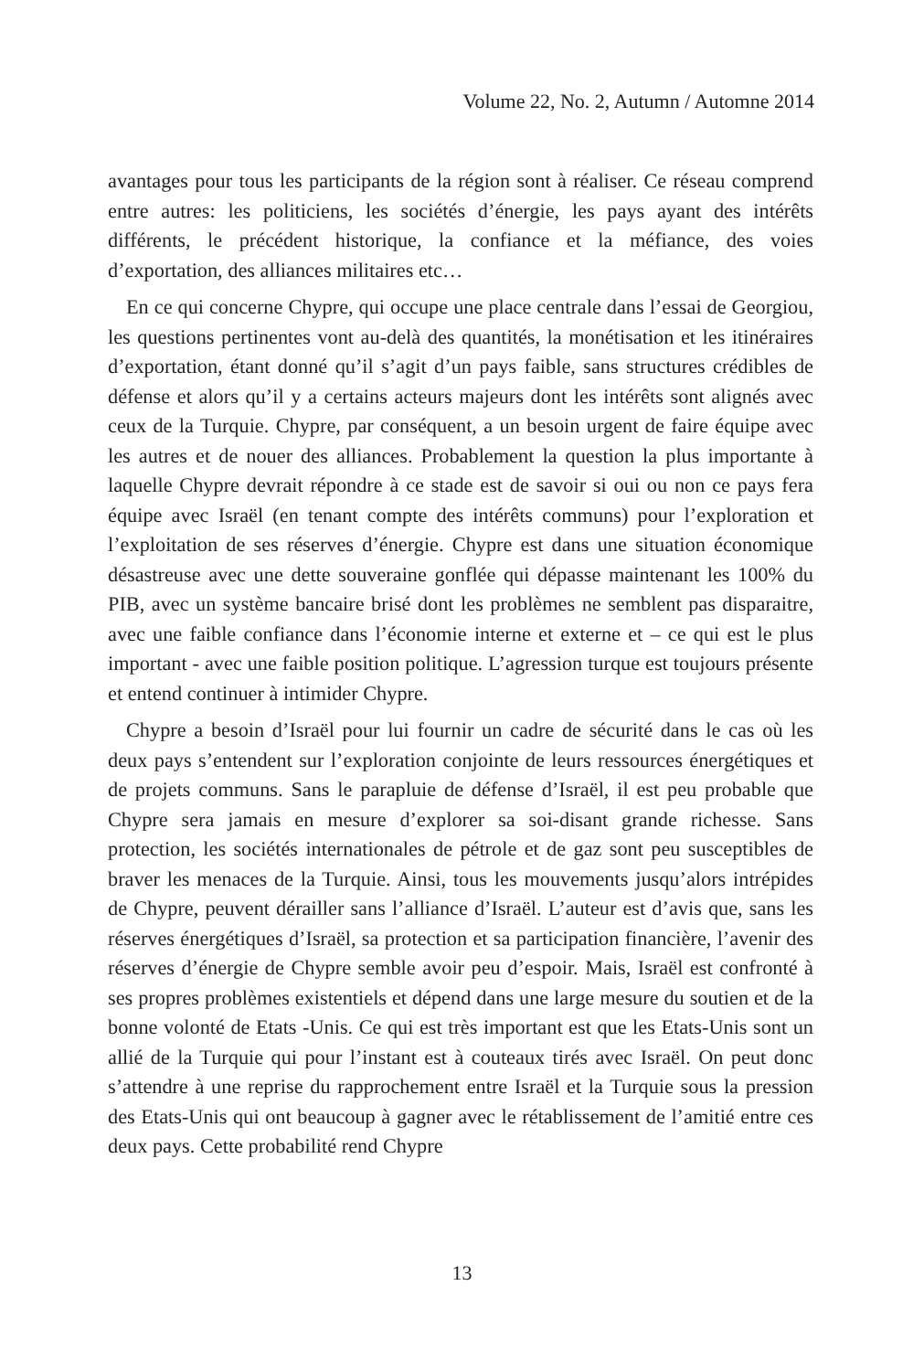Volume 22, No. 2, Autumn / Automne 2014
avantages pour tous les participants de la région sont à réaliser. Ce réseau comprend entre autres: les politiciens, les sociétés d’énergie, les pays ayant des intérêts différents, le précédent historique, la confiance et la méfiance, des voies d’exportation, des alliances militaires etc…
En ce qui concerne Chypre, qui occupe une place centrale dans l’essai de Georgiou, les questions pertinentes vont au-delà des quantités, la monétisation et les itinéraires d’exportation, étant donné qu’il s’agit d’un pays faible, sans structures crédibles de défense et alors qu’il y a certains acteurs majeurs dont les intérêts sont alignés avec ceux de la Turquie. Chypre, par conséquent, a un besoin urgent de faire équipe avec les autres et de nouer des alliances. Probablement la question la plus importante à laquelle Chypre devrait répondre à ce stade est de savoir si oui ou non ce pays fera équipe avec Israël (en tenant compte des intérêts communs) pour l’exploration et l’exploitation de ses réserves d’énergie. Chypre est dans une situation économique désastreuse avec une dette souveraine gonflée qui dépasse maintenant les 100% du PIB, avec un système bancaire brisé dont les problèmes ne semblent pas disparaitre, avec une faible confiance dans l’économie interne et externe et – ce qui est le plus important - avec une faible position politique. L’agression turque est toujours présente et entend continuer à intimider Chypre.
Chypre a besoin d’Israël pour lui fournir un cadre de sécurité dans le cas où les deux pays s’entendent sur l’exploration conjointe de leurs ressources énergétiques et de projets communs. Sans le parapluie de défense d’Israël, il est peu probable que Chypre sera jamais en mesure d’explorer sa soi-disant grande richesse. Sans protection, les sociétés internationales de pétrole et de gaz sont peu susceptibles de braver les menaces de la Turquie. Ainsi, tous les mouvements jusqu’alors intrépides de Chypre, peuvent dérailler sans l’alliance d’Israël. L’auteur est d’avis que, sans les réserves énergétiques d’Israël, sa protection et sa participation financière, l’avenir des réserves d’énergie de Chypre semble avoir peu d’espoir. Mais, Israël est confronté à ses propres problèmes existentiels et dépend dans une large mesure du soutien et de la bonne volonté de Etats -Unis. Ce qui est très important est que les Etats-Unis sont un allié de la Turquie qui pour l’instant est à couteaux tirés avec Israël. On peut donc s’attendre à une reprise du rapprochement entre Israël et la Turquie sous la pression des Etats-Unis qui ont beaucoup à gagner avec le rétablissement de l’amitié entre ces deux pays. Cette probabilité rend Chypre
13